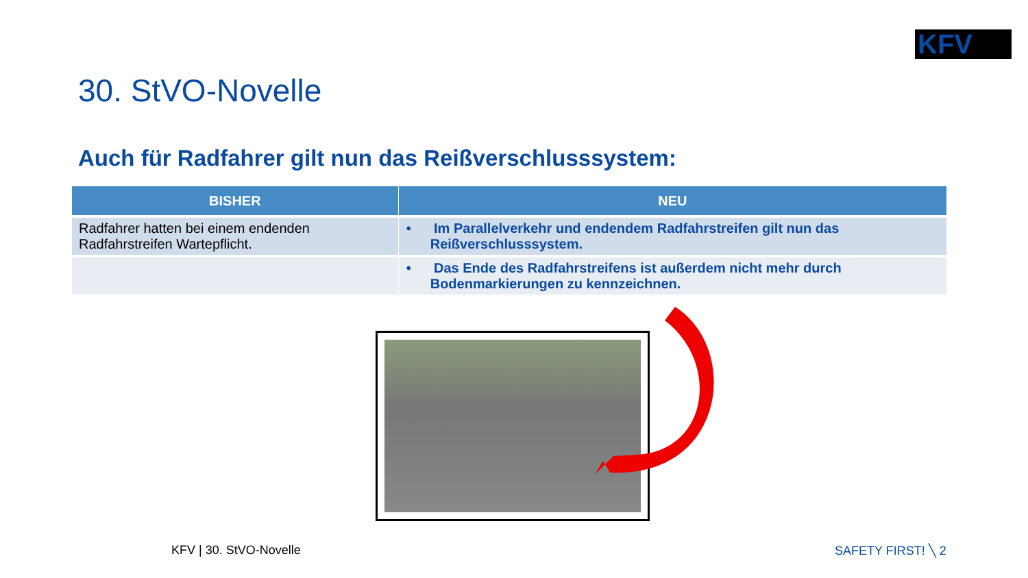KFV
30. StVO-Novelle
Auch für Radfahrer gilt nun das Reißverschlusssystem:
| BISHER | NEU |
| --- | --- |
| Radfahrer hatten bei einem endenden Radfahrstreifen Wartepflicht. | • Im Parallelverkehr und endendem Radfahrstreifen gilt nun das Reißverschlusssystem. |
| | • Das Ende des Radfahrstreifens ist außerdem nicht mehr durch Bodenmarkierungen zu kennzeichnen. |
KFV | 30. StVO-Novelle SAFETY FIRST! ╲ 2